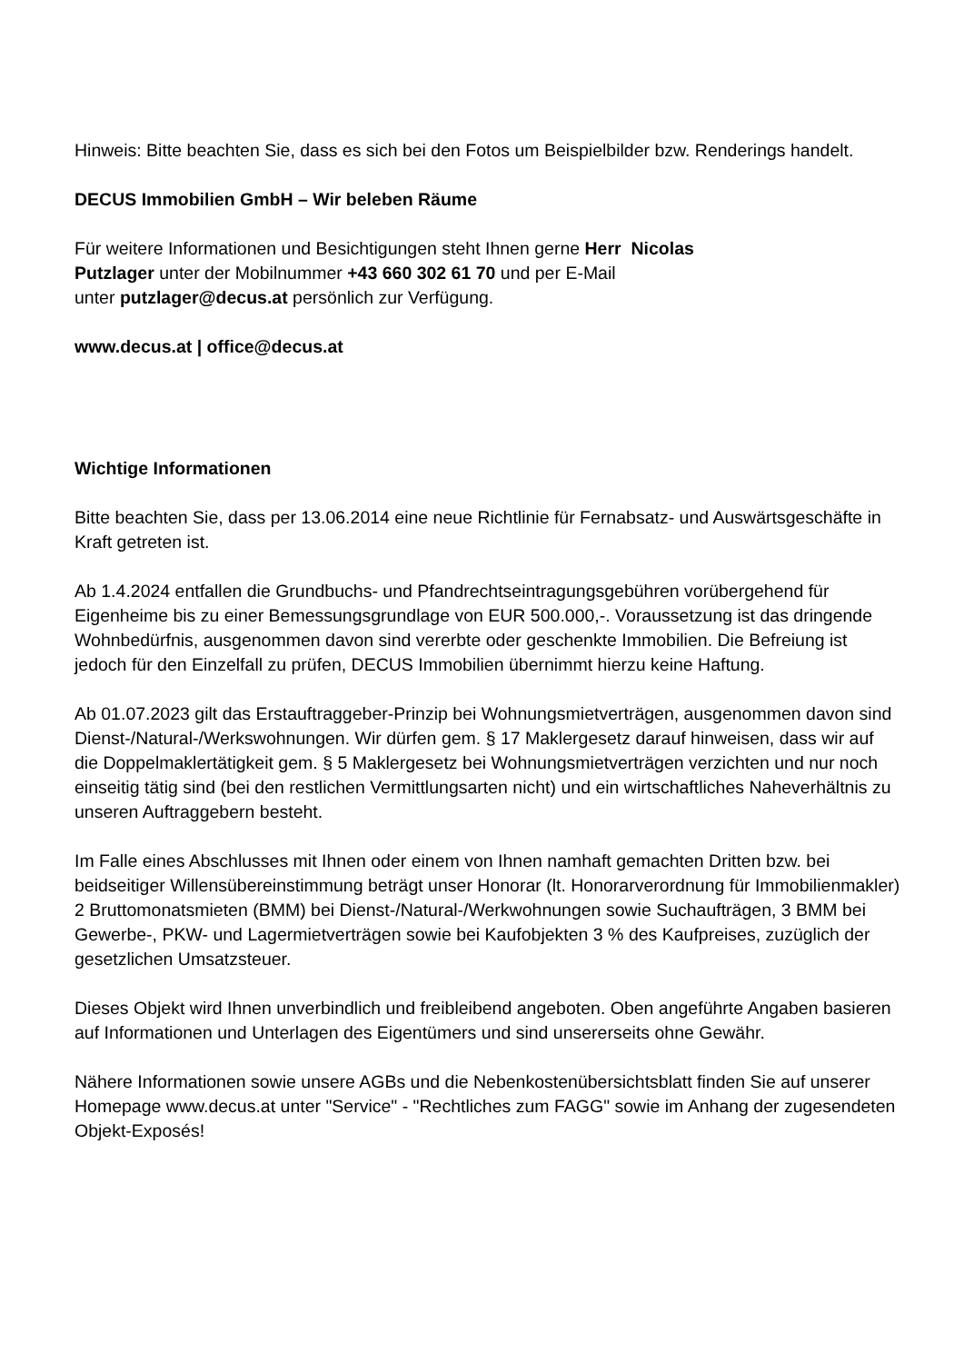Hinweis: Bitte beachten Sie, dass es sich bei den Fotos um Beispielbilder bzw. Renderings handelt.
DECUS Immobilien GmbH – Wir beleben Räume
Für weitere Informationen und Besichtigungen steht Ihnen gerne Herr Nicolas
Putzlager unter der Mobilnummer +43 660 302 61 70 und per E-Mail
unter putzlager@decus.at persönlich zur Verfügung.
www.decus.at | office@decus.at
Wichtige Informationen
Bitte beachten Sie, dass per 13.06.2014 eine neue Richtlinie für Fernabsatz- und Auswärtsgeschäfte in Kraft getreten ist.
Ab 1.4.2024 entfallen die Grundbuchs- und Pfandrechtseintragungsgebühren vorübergehend für Eigenheime bis zu einer Bemessungsgrundlage von EUR 500.000,-. Voraussetzung ist das dringende Wohnbedürfnis, ausgenommen davon sind vererbte oder geschenkte Immobilien. Die Befreiung ist jedoch für den Einzelfall zu prüfen, DECUS Immobilien übernimmt hierzu keine Haftung.
Ab 01.07.2023 gilt das Erstauftraggeber-Prinzip bei Wohnungsmietverträgen, ausgenommen davon sind Dienst-/Natural-/Werkswohnungen. Wir dürfen gem. § 17 Maklergesetz darauf hinweisen, dass wir auf die Doppelmaklertätigkeit gem. § 5 Maklergesetz bei Wohnungsmietverträgen verzichten und nur noch einseitig tätig sind (bei den restlichen Vermittlungsarten nicht) und ein wirtschaftliches Naheverhältnis zu unseren Auftraggebern besteht.
Im Falle eines Abschlusses mit Ihnen oder einem von Ihnen namhaft gemachten Dritten bzw. bei beidseitiger Willensübereinstimmung beträgt unser Honorar (lt. Honorarverordnung für Immobilienmakler) 2 Bruttomonatsmieten (BMM) bei Dienst-/Natural-/Werkwohnungen sowie Suchaufträgen, 3 BMM bei Gewerbe-, PKW- und Lagermietverträgen sowie bei Kaufobjekten 3 % des Kaufpreises, zuzüglich der gesetzlichen Umsatzsteuer.
Dieses Objekt wird Ihnen unverbindlich und freibleibend angeboten. Oben angeführte Angaben basieren auf Informationen und Unterlagen des Eigentümers und sind unsererseits ohne Gewähr.
Nähere Informationen sowie unsere AGBs und die Nebenkostenübersichtsblatt finden Sie auf unserer Homepage www.decus.at unter "Service" - "Rechtliches zum FAGG" sowie im Anhang der zugesendeten Objekt-Exposés!